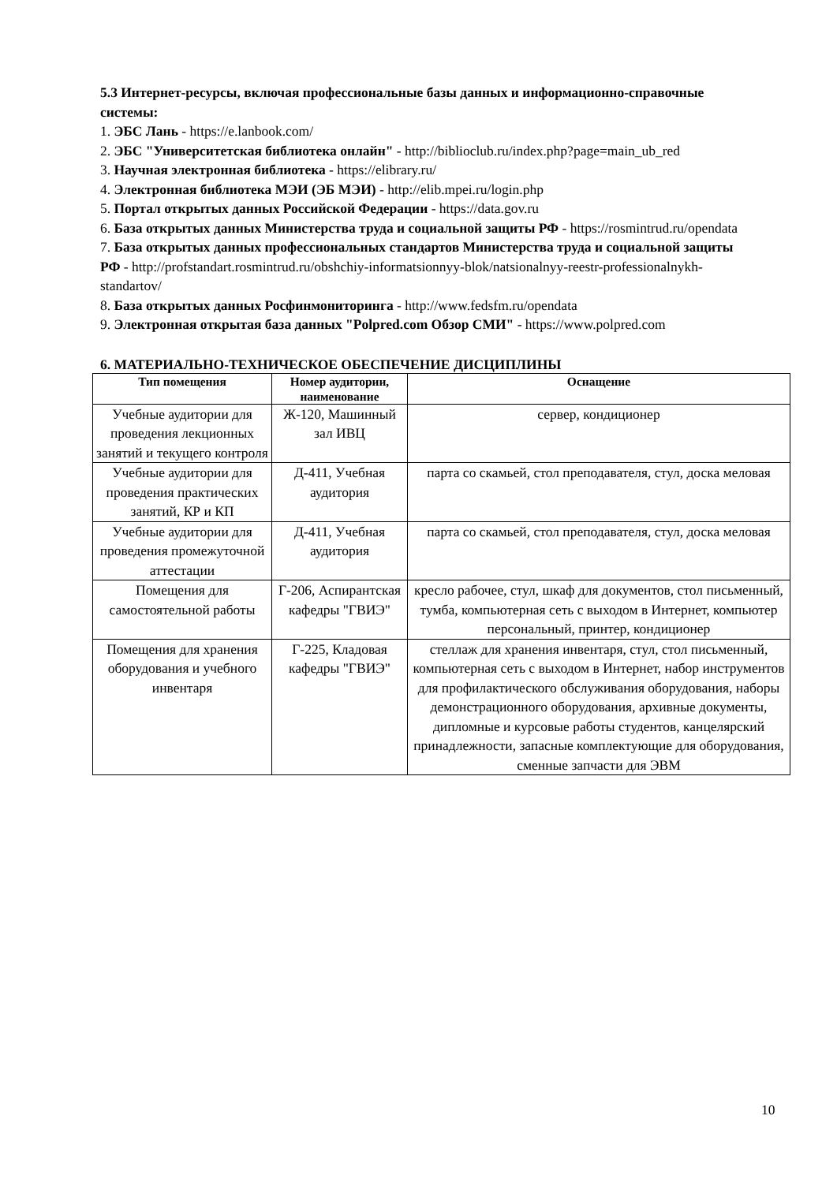5.3 Интернет-ресурсы, включая профессиональные базы данных и информационно-справочные системы:
1. ЭБС Лань - https://e.lanbook.com/
2. ЭБС "Университетская библиотека онлайн" - http://biblioclub.ru/index.php?page=main_ub_red
3. Научная электронная библиотека - https://elibrary.ru/
4. Электронная библиотека МЭИ (ЭБ МЭИ) - http://elib.mpei.ru/login.php
5. Портал открытых данных Российской Федерации - https://data.gov.ru
6. База открытых данных Министерства труда и социальной защиты РФ - https://rosmintrud.ru/opendata
7. База открытых данных профессиональных стандартов Министерства труда и социальной защиты РФ - http://profstandart.rosmintrud.ru/obshchiy-informatsionnyy-blok/natsionalnyy-reestr-professionalnykh-standartov/
8. База открытых данных Росфинмониторинга - http://www.fedsfm.ru/opendata
9. Электронная открытая база данных "Polpred.com Обзор СМИ" - https://www.polpred.com
6. МАТЕРИАЛЬНО-ТЕХНИЧЕСКОЕ ОБЕСПЕЧЕНИЕ ДИСЦИПЛИНЫ
| Тип помещения | Номер аудитории, наименование | Оснащение |
| --- | --- | --- |
| Учебные аудитории для проведения лекционных занятий и текущего контроля | Ж-120, Машинный зал ИВЦ | сервер, кондиционер |
| Учебные аудитории для проведения практических занятий, КР и КП | Д-411, Учебная аудитория | парта со скамьей, стол преподавателя, стул, доска меловая |
| Учебные аудитории для проведения промежуточной аттестации | Д-411, Учебная аудитория | парта со скамьей, стол преподавателя, стул, доска меловая |
| Помещения для самостоятельной работы | Г-206, Аспирантская кафедры "ГВИЭ" | кресло рабочее, стул, шкаф для документов, стол письменный, тумба, компьютерная сеть с выходом в Интернет, компьютер персональный, принтер, кондиционер |
| Помещения для хранения оборудования и учебного инвентаря | Г-225, Кладовая кафедры "ГВИЭ" | стеллаж для хранения инвентаря, стул, стол письменный, компьютерная сеть с выходом в Интернет, набор инструментов для профилактического обслуживания оборудования, наборы демонстрационного оборудования, архивные документы, дипломные и курсовые работы студентов, канцелярский принадлежности, запасные комплектующие для оборудования, сменные запчасти для ЭВМ |
10